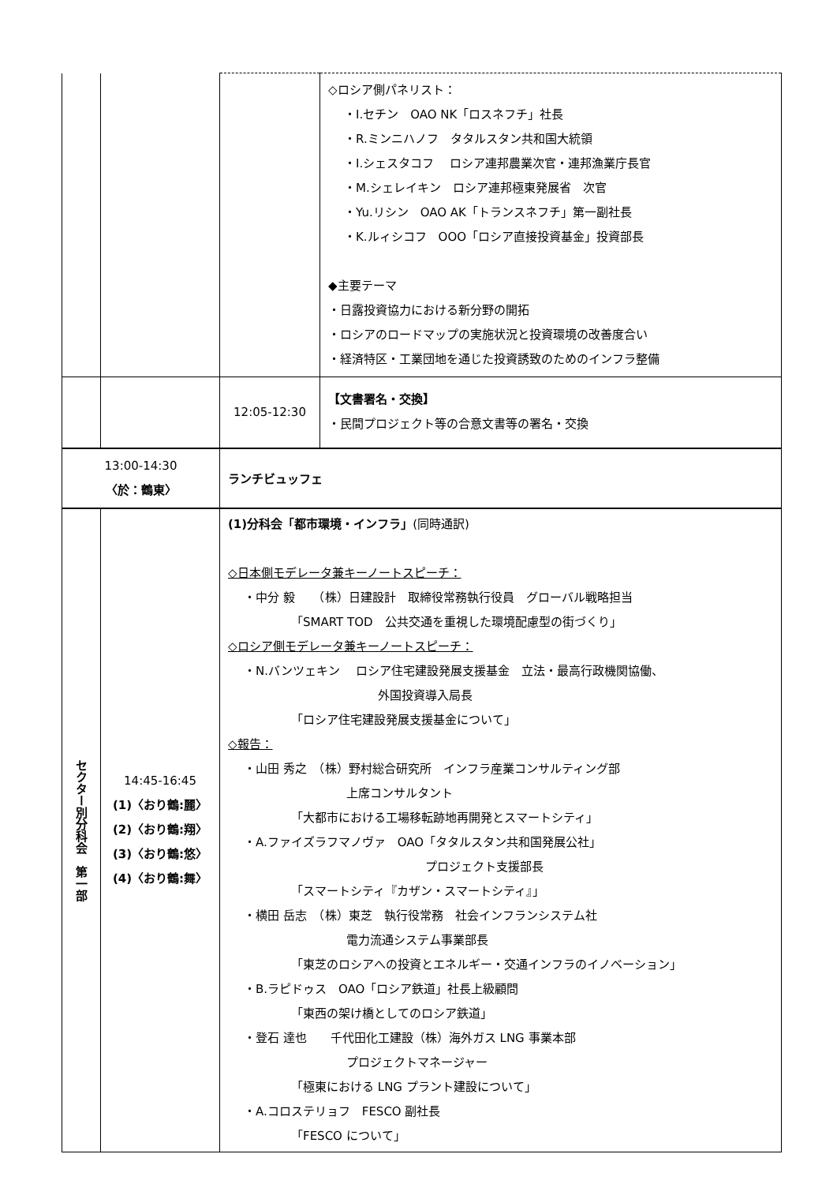| | | | ◇ロシア側パネリスト： ・I.セチン OAO NK「ロスネフチ」社長 ・R.ミンニハノフ タタルスタン共和国大統領 ・I.シェスタコフ ロシア連邦農業次官・連邦漁業庁長官 ・M.シェレイキン ロシア連邦極東発展省 次官 ・Yu.リシン OAO AK「トランスネフチ」第一副社長 ・K.ルィシコフ OOO「ロシア直接投資基金」投資部長 ◆主要テーマ ・日露投資協力における新分野の開拓 ・ロシアのロードマップの実施状況と投資環境の改善度合い ・経済特区・工業団地を通じた投資誘致のためのインフラ整備 |
| | | 12:05-12:30 | 【文書署名・交換】 ・民間プロジェクト等の合意文書等の署名・交換 |
| 13:00-14:30 〈於：鶴東〉 | | ランチビュッフェ | |
| セクター別分科会 第一部 | 14:45-16:45 (1)〈おり鶴:麗〉 (2)〈おり鶴:翔〉 (3)〈おり鶴:悠〉 (4)〈おり鶴:舞〉 | (1)分科会「都市環境・インフラ」 (同時通訳) ◇日本側モデレータ兼キーノートスピーチ： ・中分 毅 （株）日建設計 取締役常務執行役員 グローバル戦略担当 「SMART TOD 公共交通を重視した環境配慮型の街づくり」 ◇ロシア側モデレータ兼キーノートスピーチ： ・N.バンツェキン ロシア住宅建設発展支援基金 立法・最高行政機関協働、 外国投資導入局長 「ロシア住宅建設発展支援基金について」 ◇報告： ・山田 秀之 （株）野村総合研究所 インフラ産業コンサルティング部 上席コンサルタント 「大都市における工場移転跡地再開発とスマートシティ」 ・A.ファイズラフマノヴァ OAO「タタルスタン共和国発展公社」 プロジェクト支援部長 「スマートシティ『カザン・スマートシティ』」 ・横田 岳志 （株）東芝 執行役常務 社会インフランシステム社 電力流通システム事業部長 「東芝のロシアへの投資とエネルギー・交通インフラのイノベーション」 ・B.ラピドゥス OAO「ロシア鉄道」社長上級顧問 「東西の架け橋としてのロシア鉄道」 ・登石 達也 千代田化工建設（株）海外ガス LNG 事業本部 プロジェクトマネージャー 「極東における LNG プラント建設について」 ・A.コロステリョフ FESCO 副社長 「FESCO について」 | |